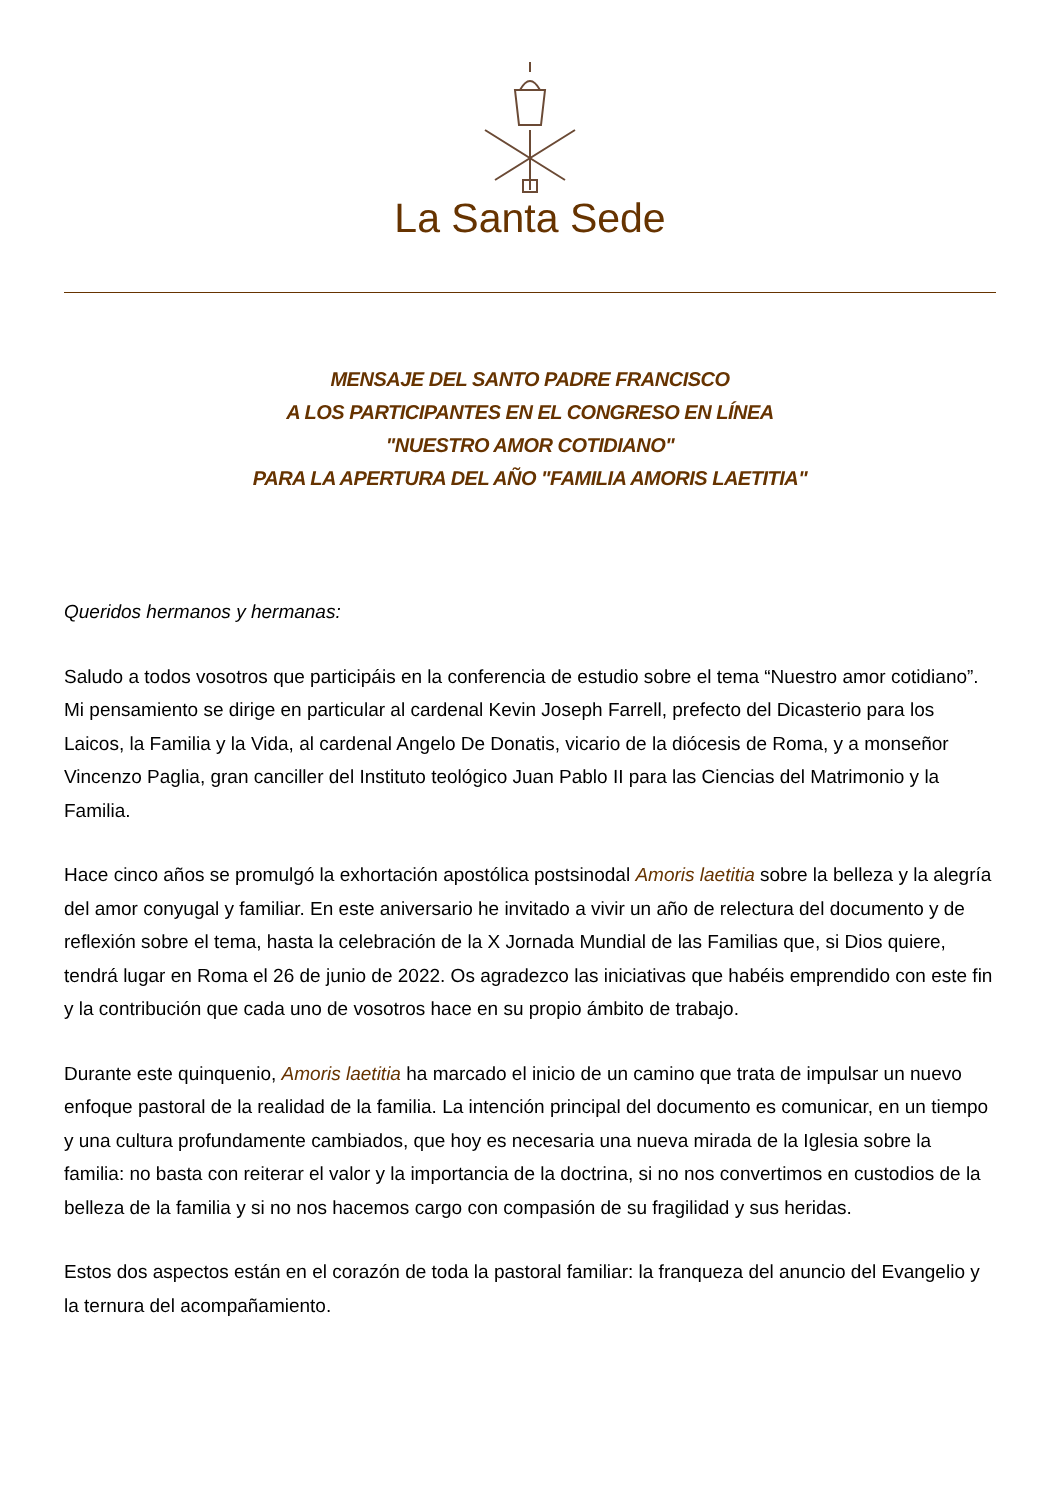La Santa Sede
MENSAJE DEL SANTO PADRE FRANCISCO
A LOS PARTICIPANTES EN EL CONGRESO EN LÍNEA
"NUESTRO AMOR COTIDIANO"
PARA LA APERTURA DEL AÑO "FAMILIA AMORIS LAETITIA"
Queridos hermanos y hermanas:
Saludo a todos vosotros que participáis en la conferencia de estudio sobre el tema “Nuestro amor cotidiano”. Mi pensamiento se dirige en particular al cardenal Kevin Joseph Farrell, prefecto del Dicasterio para los Laicos, la Familia y la Vida, al cardenal Angelo De Donatis, vicario de la diócesis de Roma, y a monseñor Vincenzo Paglia, gran canciller del Instituto teológico Juan Pablo II para las Ciencias del Matrimonio y la Familia.
Hace cinco años se promulgó la exhortación apostólica postsinodal Amoris laetitia sobre la belleza y la alegría del amor conyugal y familiar. En este aniversario he invitado a vivir un año de relectura del documento y de reflexión sobre el tema, hasta la celebración de la X Jornada Mundial de las Familias que, si Dios quiere, tendrá lugar en Roma el 26 de junio de 2022. Os agradezco las iniciativas que habéis emprendido con este fin y la contribución que cada uno de vosotros hace en su propio ámbito de trabajo.
Durante este quinquenio, Amoris laetitia ha marcado el inicio de un camino que trata de impulsar un nuevo enfoque pastoral de la realidad de la familia. La intención principal del documento es comunicar, en un tiempo y una cultura profundamente cambiados, que hoy es necesaria una nueva mirada de la Iglesia sobre la familia: no basta con reiterar el valor y la importancia de la doctrina, si no nos convertimos en custodios de la belleza de la familia y si no nos hacemos cargo con compasión de su fragilidad y sus heridas.
Estos dos aspectos están en el corazón de toda la pastoral familiar: la franqueza del anuncio del Evangelio y la ternura del acompañamiento.